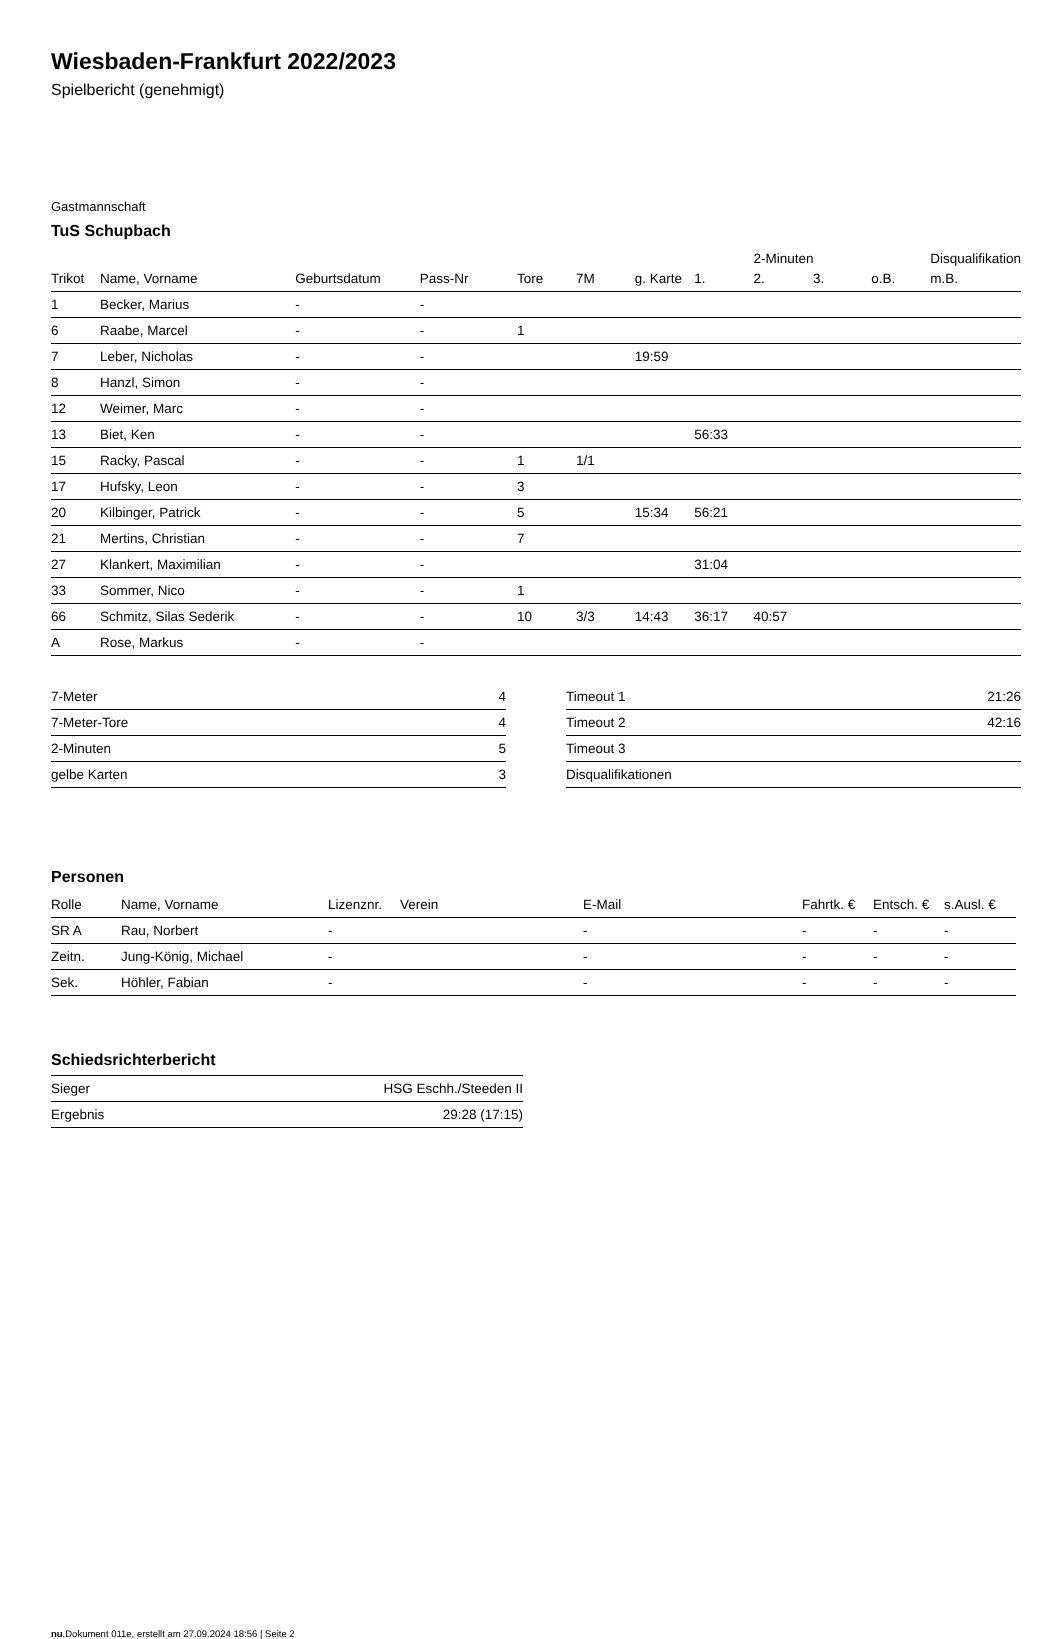Wiesbaden-Frankfurt 2022/2023
Spielbericht (genehmigt)
Gastmannschaft
TuS Schupbach
| | | | | | | | | 2-Minuten | | | Disqualifikation |
| --- | --- | --- | --- | --- | --- | --- | --- | --- | --- | --- | --- |
| Trikot | Name, Vorname | Geburtsdatum | Pass-Nr | Tore | 7M | g. Karte | 1. | 2. | 3. | o.B. | m.B. |
| 1 | Becker, Marius | - | - | | | | | | | | |
| 6 | Raabe, Marcel | - | - | 1 | | | | | | | |
| 7 | Leber, Nicholas | - | - | | | 19:59 | | | | | |
| 8 | Hanzl, Simon | - | - | | | | | | | | |
| 12 | Weimer, Marc | - | - | | | | | | | | |
| 13 | Biet, Ken | - | - | | | | 56:33 | | | | |
| 15 | Racky, Pascal | - | - | 1 | 1/1 | | | | | | |
| 17 | Hufsky, Leon | - | - | 3 | | | | | | | |
| 20 | Kilbinger, Patrick | - | - | 5 | | 15:34 | 56:21 | | | | |
| 21 | Mertins, Christian | - | - | 7 | | | | | | | |
| 27 | Klankert, Maximilian | - | - | | | | 31:04 | | | | |
| 33 | Sommer, Nico | - | - | 1 | | | | | | | |
| 66 | Schmitz, Silas Sederik | - | - | 10 | 3/3 | 14:43 | 36:17 | 40:57 | | | |
| A | Rose, Markus | - | - | | | | | | | | |
| 7-Meter | 4 |
| 7-Meter-Tore | 4 |
| 2-Minuten | 5 |
| gelbe Karten | 3 |
| Timeout 1 | 21:26 |
| Timeout 2 | 42:16 |
| Timeout 3 | |
| Disqualifikationen | |
Personen
| Rolle | Name, Vorname | Lizenznr. | Verein | E-Mail | Fahrtk. € | Entsch. € | s.Ausl. € |
| --- | --- | --- | --- | --- | --- | --- | --- |
| SR A | Rau, Norbert | - | | - | - | - | - |
| Zeitn. | Jung-König, Michael | - | | - | - | - | - |
| Sek. | Höhler, Fabian | - | | - | - | - | - |
Schiedsrichterbericht
| Sieger | HSG Eschh./Steeden II |
| Ergebnis | 29:28 (17:15) |
nu.Dokument 011e, erstellt am 27.09.2024 18:56 | Seite 2